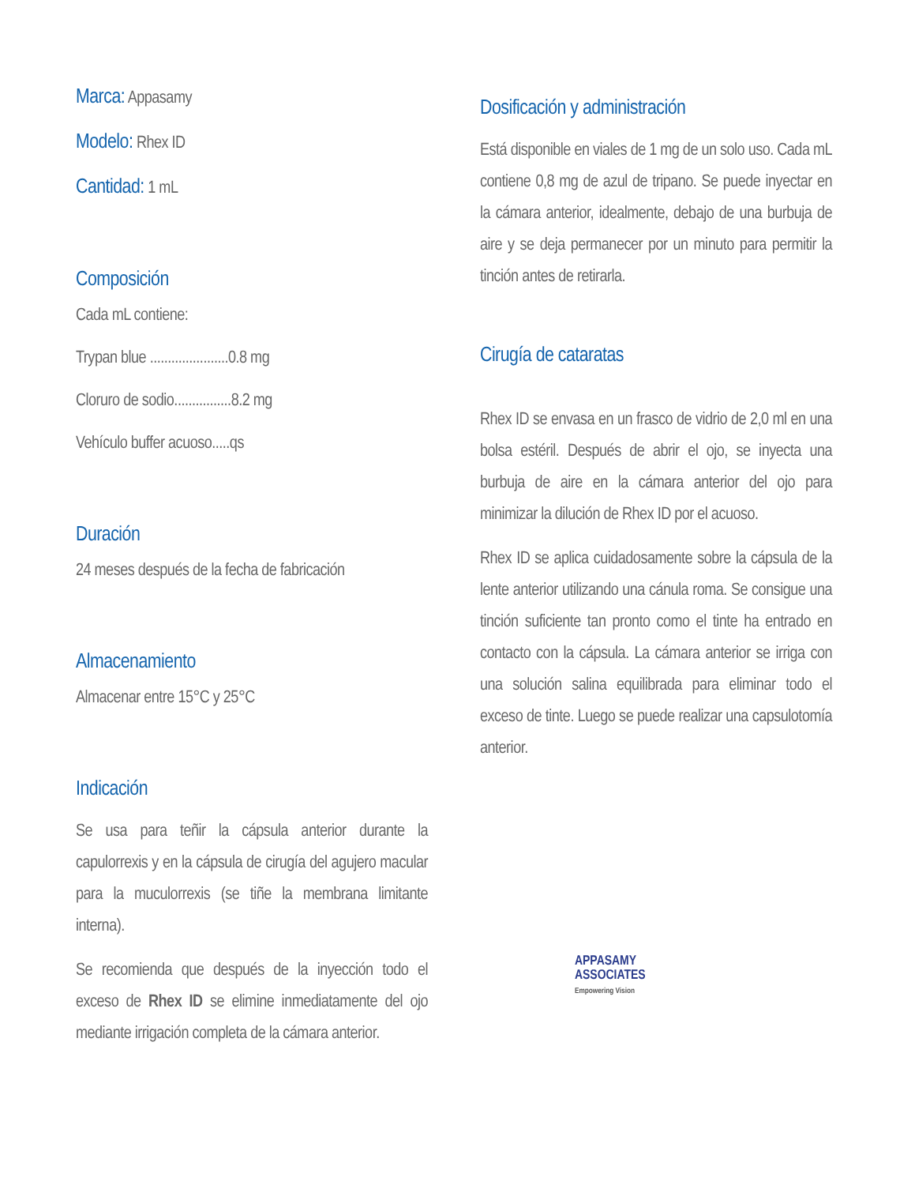Marca: Appasamy
Modelo: Rhex ID
Cantidad: 1 mL
Composición
Cada mL contiene:
Trypan blue ......................0.8 mg
Cloruro de sodio................8.2 mg
Vehículo buffer acuoso.....qs
Duración
24 meses después de la fecha de fabricación
Almacenamiento
Almacenar entre 15°C y 25°C
Indicación
Se usa para teñir la cápsula anterior durante la capulorrexis y en la cápsula de cirugía del agujero macular para la muculorrexis (se tiñe la membrana limitante interna).
Se recomienda que después de la inyección todo el exceso de Rhex ID se elimine inmediatamente del ojo mediante irrigación completa de la cámara anterior.
Dosificación y administración
Está disponible en viales de 1 mg de un solo uso. Cada mL contiene 0,8 mg de azul de tripano. Se puede inyectar en la cámara anterior, idealmente, debajo de una burbuja de aire y se deja permanecer por un minuto para permitir la tinción antes de retirarla.
Cirugía de cataratas
Rhex ID se envasa en un frasco de vidrio de 2,0 ml en una bolsa estéril. Después de abrir el ojo, se inyecta una burbuja de aire en la cámara anterior del ojo para minimizar la dilución de Rhex ID por el acuoso.
Rhex ID se aplica cuidadosamente sobre la cápsula de la lente anterior utilizando una cánula roma. Se consigue una tinción suficiente tan pronto como el tinte ha entrado en contacto con la cápsula. La cámara anterior se irriga con una solución salina equilibrada para eliminar todo el exceso de tinte. Luego se puede realizar una capsulotomía anterior.
APPASAMY
ASSOCIATES
Empowering Vision